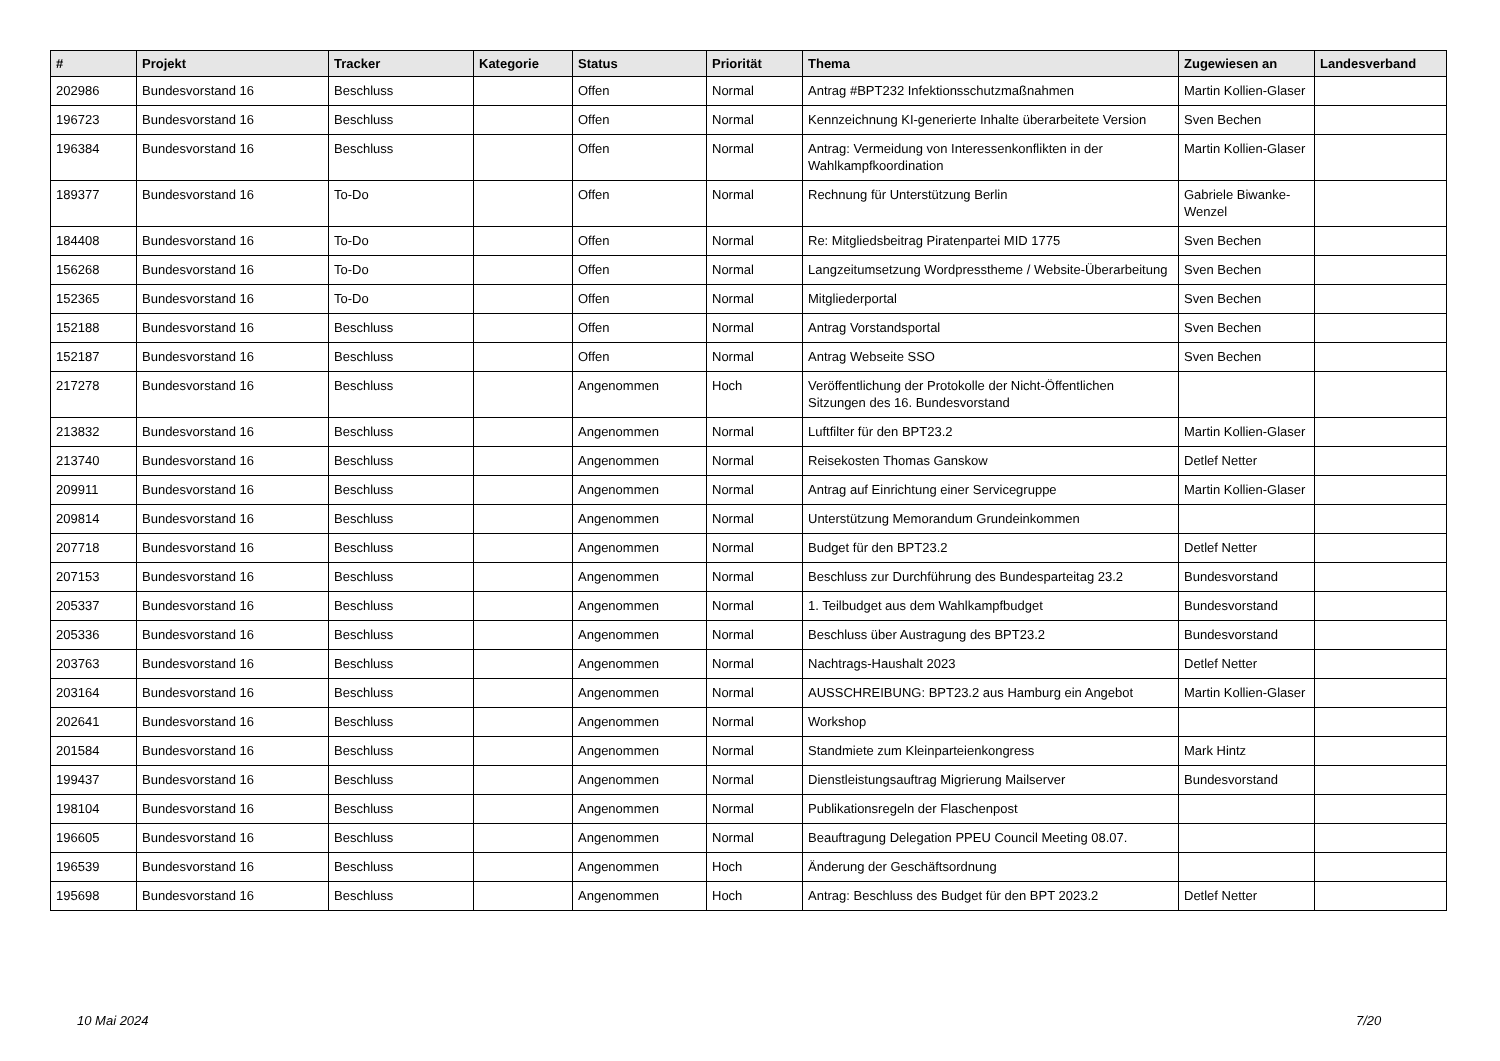| # | Projekt | Tracker | Kategorie | Status | Priorität | Thema | Zugewiesen an | Landesverband |
| --- | --- | --- | --- | --- | --- | --- | --- | --- |
| 202986 | Bundesvorstand 16 | Beschluss | | Offen | Normal | Antrag #BPT232 Infektionsschutzmaßnahmen | Martin Kollien-Glaser | |
| 196723 | Bundesvorstand 16 | Beschluss | | Offen | Normal | Kennzeichnung KI-generierte Inhalte überarbeitete Version | Sven Bechen | |
| 196384 | Bundesvorstand 16 | Beschluss | | Offen | Normal | Antrag: Vermeidung von Interessenkonflikten in der Wahlkampfkoordination | Martin Kollien-Glaser | |
| 189377 | Bundesvorstand 16 | To-Do | | Offen | Normal | Rechnung für Unterstützung Berlin | Gabriele Biwanke-Wenzel | |
| 184408 | Bundesvorstand 16 | To-Do | | Offen | Normal | Re: Mitgliedsbeitrag Piratenpartei MID 1775 | Sven Bechen | |
| 156268 | Bundesvorstand 16 | To-Do | | Offen | Normal | Langzeitumsetzung Wordpresstheme / Website-Überarbeitung | Sven Bechen | |
| 152365 | Bundesvorstand 16 | To-Do | | Offen | Normal | Mitgliederportal | Sven Bechen | |
| 152188 | Bundesvorstand 16 | Beschluss | | Offen | Normal | Antrag Vorstandsportal | Sven Bechen | |
| 152187 | Bundesvorstand 16 | Beschluss | | Offen | Normal | Antrag Webseite SSO | Sven Bechen | |
| 217278 | Bundesvorstand 16 | Beschluss | | Angenommen | Hoch | Veröffentlichung der Protokolle der Nicht-Öffentlichen Sitzungen des 16. Bundesvorstand | | |
| 213832 | Bundesvorstand 16 | Beschluss | | Angenommen | Normal | Luftfilter für den BPT23.2 | Martin Kollien-Glaser | |
| 213740 | Bundesvorstand 16 | Beschluss | | Angenommen | Normal | Reisekosten Thomas Ganskow | Detlef Netter | |
| 209911 | Bundesvorstand 16 | Beschluss | | Angenommen | Normal | Antrag auf Einrichtung einer Servicegruppe | Martin Kollien-Glaser | |
| 209814 | Bundesvorstand 16 | Beschluss | | Angenommen | Normal | Unterstützung Memorandum Grundeinkommen | | |
| 207718 | Bundesvorstand 16 | Beschluss | | Angenommen | Normal | Budget für den BPT23.2 | Detlef Netter | |
| 207153 | Bundesvorstand 16 | Beschluss | | Angenommen | Normal | Beschluss zur Durchführung des Bundesparteitag 23.2 | Bundesvorstand | |
| 205337 | Bundesvorstand 16 | Beschluss | | Angenommen | Normal | 1. Teilbudget aus dem Wahlkampfbudget | Bundesvorstand | |
| 205336 | Bundesvorstand 16 | Beschluss | | Angenommen | Normal | Beschluss über Austragung des BPT23.2 | Bundesvorstand | |
| 203763 | Bundesvorstand 16 | Beschluss | | Angenommen | Normal | Nachtrags-Haushalt 2023 | Detlef Netter | |
| 203164 | Bundesvorstand 16 | Beschluss | | Angenommen | Normal | AUSSCHREIBUNG: BPT23.2 aus Hamburg ein Angebot | Martin Kollien-Glaser | |
| 202641 | Bundesvorstand 16 | Beschluss | | Angenommen | Normal | Workshop | | |
| 201584 | Bundesvorstand 16 | Beschluss | | Angenommen | Normal | Standmiete zum Kleinparteienkongress | Mark Hintz | |
| 199437 | Bundesvorstand 16 | Beschluss | | Angenommen | Normal | Dienstleistungsauftrag Migrierung Mailserver | Bundesvorstand | |
| 198104 | Bundesvorstand 16 | Beschluss | | Angenommen | Normal | Publikationsregeln der Flaschenpost | | |
| 196605 | Bundesvorstand 16 | Beschluss | | Angenommen | Normal | Beauftragung Delegation PPEU Council Meeting 08.07. | | |
| 196539 | Bundesvorstand 16 | Beschluss | | Angenommen | Hoch | Änderung der Geschäftsordnung | | |
| 195698 | Bundesvorstand 16 | Beschluss | | Angenommen | Hoch | Antrag: Beschluss des Budget für den BPT 2023.2 | Detlef Netter | |
10 Mai 2024 7/20